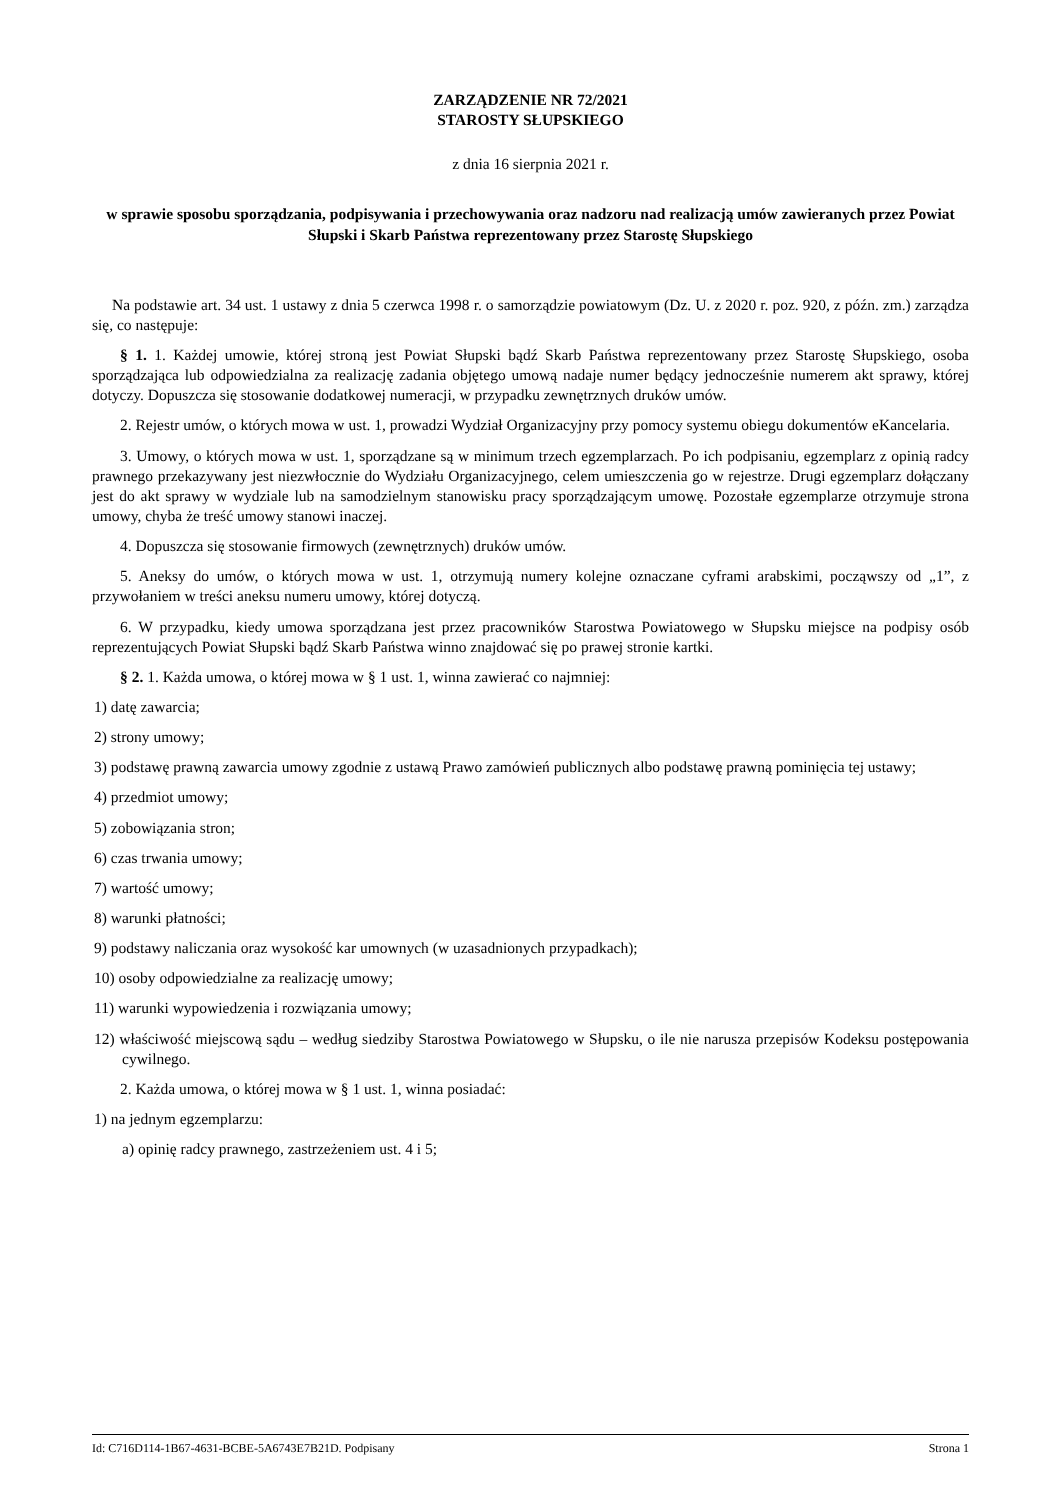ZARZĄDZENIE NR 72/2021
STAROSTY SŁUPSKIEGO
z dnia 16 sierpnia 2021 r.
w sprawie sposobu sporządzania, podpisywania i przechowywania oraz nadzoru nad realizacją umów zawieranych przez Powiat Słupski i Skarb Państwa reprezentowany przez Starostę Słupskiego
Na podstawie art. 34 ust. 1 ustawy z dnia 5 czerwca 1998 r. o samorządzie powiatowym (Dz. U. z 2020 r. poz. 920, z późn. zm.) zarządza się, co następuje:
§ 1. 1. Każdej umowie, której stroną jest Powiat Słupski bądź Skarb Państwa reprezentowany przez Starostę Słupskiego, osoba sporządzająca lub odpowiedzialna za realizację zadania objętego umową nadaje numer będący jednocześnie numerem akt sprawy, której dotyczy. Dopuszcza się stosowanie dodatkowej numeracji, w przypadku zewnętrznych druków umów.
2. Rejestr umów, o których mowa w ust. 1, prowadzi Wydział Organizacyjny przy pomocy systemu obiegu dokumentów eKancelaria.
3. Umowy, o których mowa w ust. 1, sporządzane są w minimum trzech egzemplarzach. Po ich podpisaniu, egzemplarz z opinią radcy prawnego przekazywany jest niezwłocznie do Wydziału Organizacyjnego, celem umieszczenia go w rejestrze. Drugi egzemplarz dołączany jest do akt sprawy w wydziale lub na samodzielnym stanowisku pracy sporządzającym umowę. Pozostałe egzemplarze otrzymuje strona umowy, chyba że treść umowy stanowi inaczej.
4. Dopuszcza się stosowanie firmowych (zewnętrznych) druków umów.
5. Aneksy do umów, o których mowa w ust. 1, otrzymują numery kolejne oznaczane cyframi arabskimi, począwszy od „1”, z przywołaniem w treści aneksu numeru umowy, której dotyczą.
6. W przypadku, kiedy umowa sporządzana jest przez pracowników Starostwa Powiatowego w Słupsku miejsce na podpisy osób reprezentujących Powiat Słupski bądź Skarb Państwa winno znajdować się po prawej stronie kartki.
§ 2. 1. Każda umowa, o której mowa w § 1 ust. 1, winna zawierać co najmniej:
1) datę zawarcia;
2) strony umowy;
3) podstawę prawną zawarcia umowy zgodnie z ustawą Prawo zamówień publicznych albo podstawę prawną pominięcia tej ustawy;
4) przedmiot umowy;
5) zobowiązania stron;
6) czas trwania umowy;
7) wartość umowy;
8) warunki płatności;
9) podstawy naliczania oraz wysokość kar umownych (w uzasadnionych przypadkach);
10) osoby odpowiedzialne za realizację umowy;
11) warunki wypowiedzenia i rozwiązania umowy;
12) właściwość miejscową sądu – według siedziby Starostwa Powiatowego w Słupsku, o ile nie narusza przepisów Kodeksu postępowania cywilnego.
2. Każda umowa, o której mowa w § 1 ust. 1, winna posiadać:
1) na jednym egzemplarzu:
a) opinię radcy prawnego, zastrzeżeniem ust. 4 i 5;
Id: C716D114-1B67-4631-BCBE-5A6743E7B21D. Podpisany Strona 1